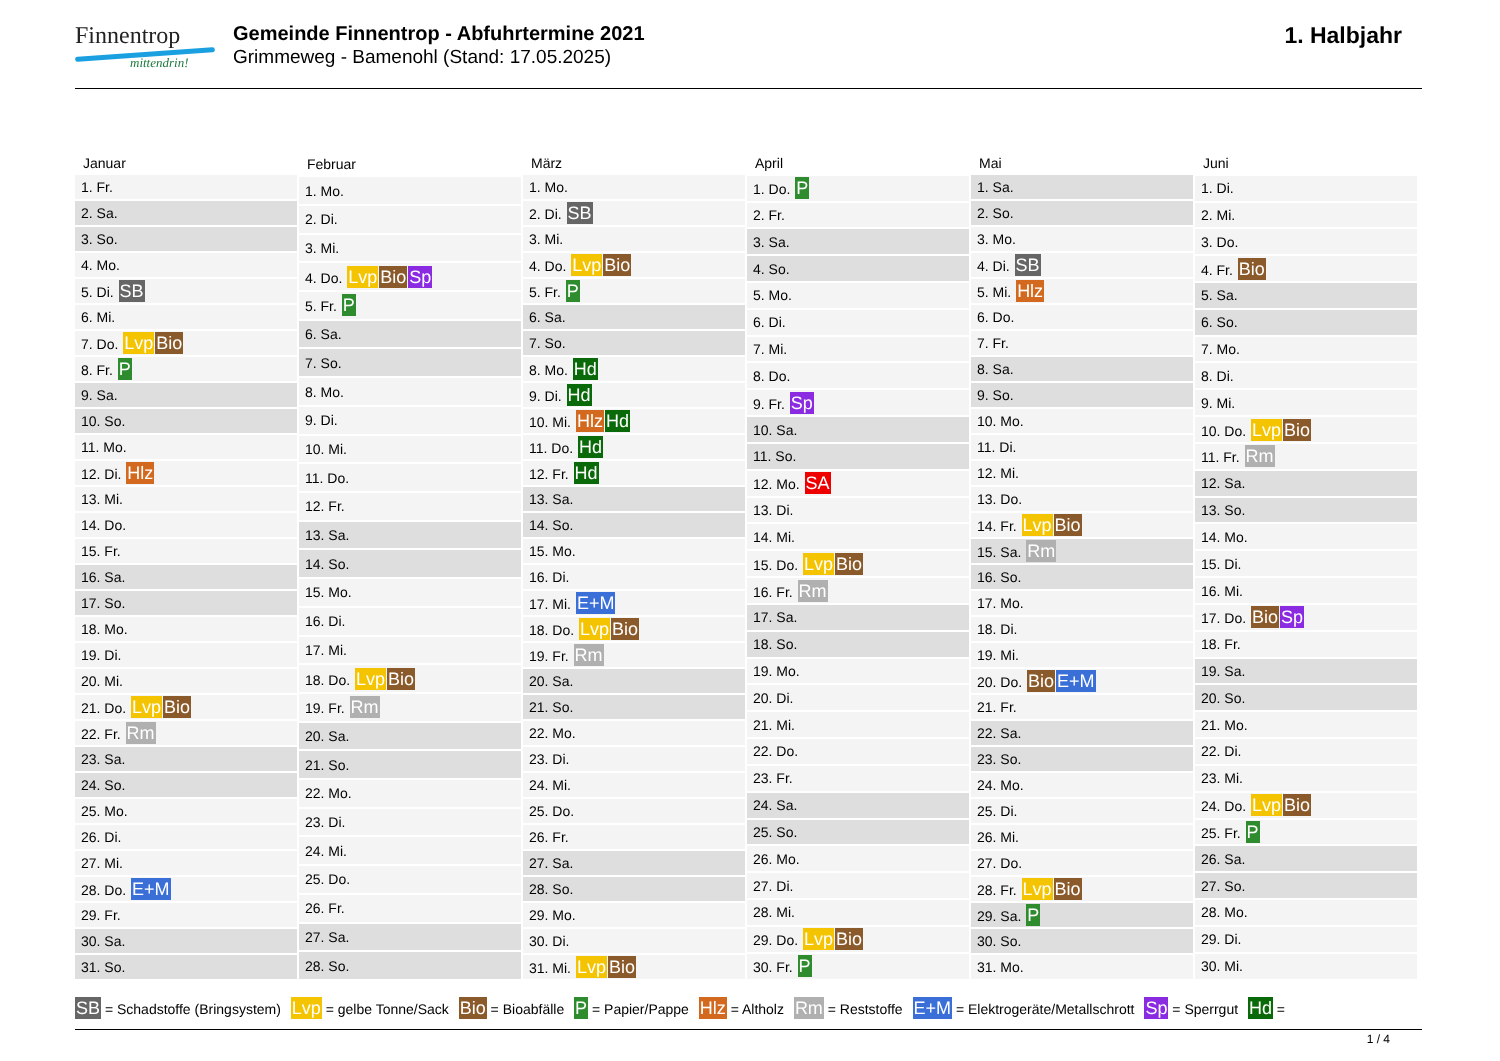Finnentrop
mittendrin!
Gemeinde Finnentrop - Abfuhrtermine 2021
Grimmeweg - Bamenohl (Stand: 17.05.2025)
1. Halbjahr
| Januar |
| --- |
| 1. Fr. |
| 2. Sa. |
| 3. So. |
| 4. Mo. |
| 5. Di. SB |
| 6. Mi. |
| 7. Do. Lvp Bio |
| 8. Fr. P |
| 9. Sa. |
| 10. So. |
| 11. Mo. |
| 12. Di. Hlz |
| 13. Mi. |
| 14. Do. |
| 15. Fr. |
| 16. Sa. |
| 17. So. |
| 18. Mo. |
| 19. Di. |
| 20. Mi. |
| 21. Do. Lvp Bio |
| 22. Fr. Rm |
| 23. Sa. |
| 24. So. |
| 25. Mo. |
| 26. Di. |
| 27. Mi. |
| 28. Do. E+M |
| 29. Fr. |
| 30. Sa. |
| 31. So. |
| Februar |
| --- |
| 1. Mo. |
| 2. Di. |
| 3. Mi. |
| 4. Do. Lvp Bio Sp |
| 5. Fr. P |
| 6. Sa. |
| 7. So. |
| 8. Mo. |
| 9. Di. |
| 10. Mi. |
| 11. Do. |
| 12. Fr. |
| 13. Sa. |
| 14. So. |
| 15. Mo. |
| 16. Di. |
| 17. Mi. |
| 18. Do. Lvp Bio |
| 19. Fr. Rm |
| 20. Sa. |
| 21. So. |
| 22. Mo. |
| 23. Di. |
| 24. Mi. |
| 25. Do. |
| 26. Fr. |
| 27. Sa. |
| 28. So. |
| März |
| --- |
| 1. Mo. |
| 2. Di. SB |
| 3. Mi. |
| 4. Do. Lvp Bio |
| 5. Fr. P |
| 6. Sa. |
| 7. So. |
| 8. Mo. Hd |
| 9. Di. Hd |
| 10. Mi. Hlz Hd |
| 11. Do. Hd |
| 12. Fr. Hd |
| 13. Sa. |
| 14. So. |
| 15. Mo. |
| 16. Di. |
| 17. Mi. E+M |
| 18. Do. Lvp Bio |
| 19. Fr. Rm |
| 20. Sa. |
| 21. So. |
| 22. Mo. |
| 23. Di. |
| 24. Mi. |
| 25. Do. |
| 26. Fr. |
| 27. Sa. |
| 28. So. |
| 29. Mo. |
| 30. Di. |
| 31. Mi. Lvp Bio |
| April |
| --- |
| 1. Do. P |
| 2. Fr. |
| 3. Sa. |
| 4. So. |
| 5. Mo. |
| 6. Di. |
| 7. Mi. |
| 8. Do. |
| 9. Fr. Sp |
| 10. Sa. |
| 11. So. |
| 12. Mo. SA |
| 13. Di. |
| 14. Mi. |
| 15. Do. Lvp Bio |
| 16. Fr. Rm |
| 17. Sa. |
| 18. So. |
| 19. Mo. |
| 20. Di. |
| 21. Mi. |
| 22. Do. |
| 23. Fr. |
| 24. Sa. |
| 25. So. |
| 26. Mo. |
| 27. Di. |
| 28. Mi. |
| 29. Do. Lvp Bio |
| 30. Fr. P |
| Mai |
| --- |
| 1. Sa. |
| 2. So. |
| 3. Mo. |
| 4. Di. SB |
| 5. Mi. Hlz |
| 6. Do. |
| 7. Fr. |
| 8. Sa. |
| 9. So. |
| 10. Mo. |
| 11. Di. |
| 12. Mi. |
| 13. Do. |
| 14. Fr. Lvp Bio |
| 15. Sa. Rm |
| 16. So. |
| 17. Mo. |
| 18. Di. |
| 19. Mi. |
| 20. Do. Bio E+M |
| 21. Fr. |
| 22. Sa. |
| 23. So. |
| 24. Mo. |
| 25. Di. |
| 26. Mi. |
| 27. Do. |
| 28. Fr. Lvp Bio |
| 29. Sa. P |
| 30. So. |
| 31. Mo. |
| Juni |
| --- |
| 1. Di. |
| 2. Mi. |
| 3. Do. |
| 4. Fr. Bio |
| 5. Sa. |
| 6. So. |
| 7. Mo. |
| 8. Di. |
| 9. Mi. |
| 10. Do. Lvp Bio |
| 11. Fr. Rm |
| 12. Sa. |
| 13. So. |
| 14. Mo. |
| 15. Di. |
| 16. Mi. |
| 17. Do. Bio Sp |
| 18. Fr. |
| 19. Sa. |
| 20. So. |
| 21. Mo. |
| 22. Di. |
| 23. Mi. |
| 24. Do. Lvp Bio |
| 25. Fr. P |
| 26. Sa. |
| 27. So. |
| 28. Mo. |
| 29. Di. |
| 30. Mi. |
SB = Schadstoffe (Bringsystem) Lvp = gelbe Tonne/Sack Bio = Bioabfälle P = Papier/Pappe Hlz = Altholz Rm = Reststoffe E+M = Elektrogeräte/Metallschrott Sp = Sperrgut Hd =
1 / 4